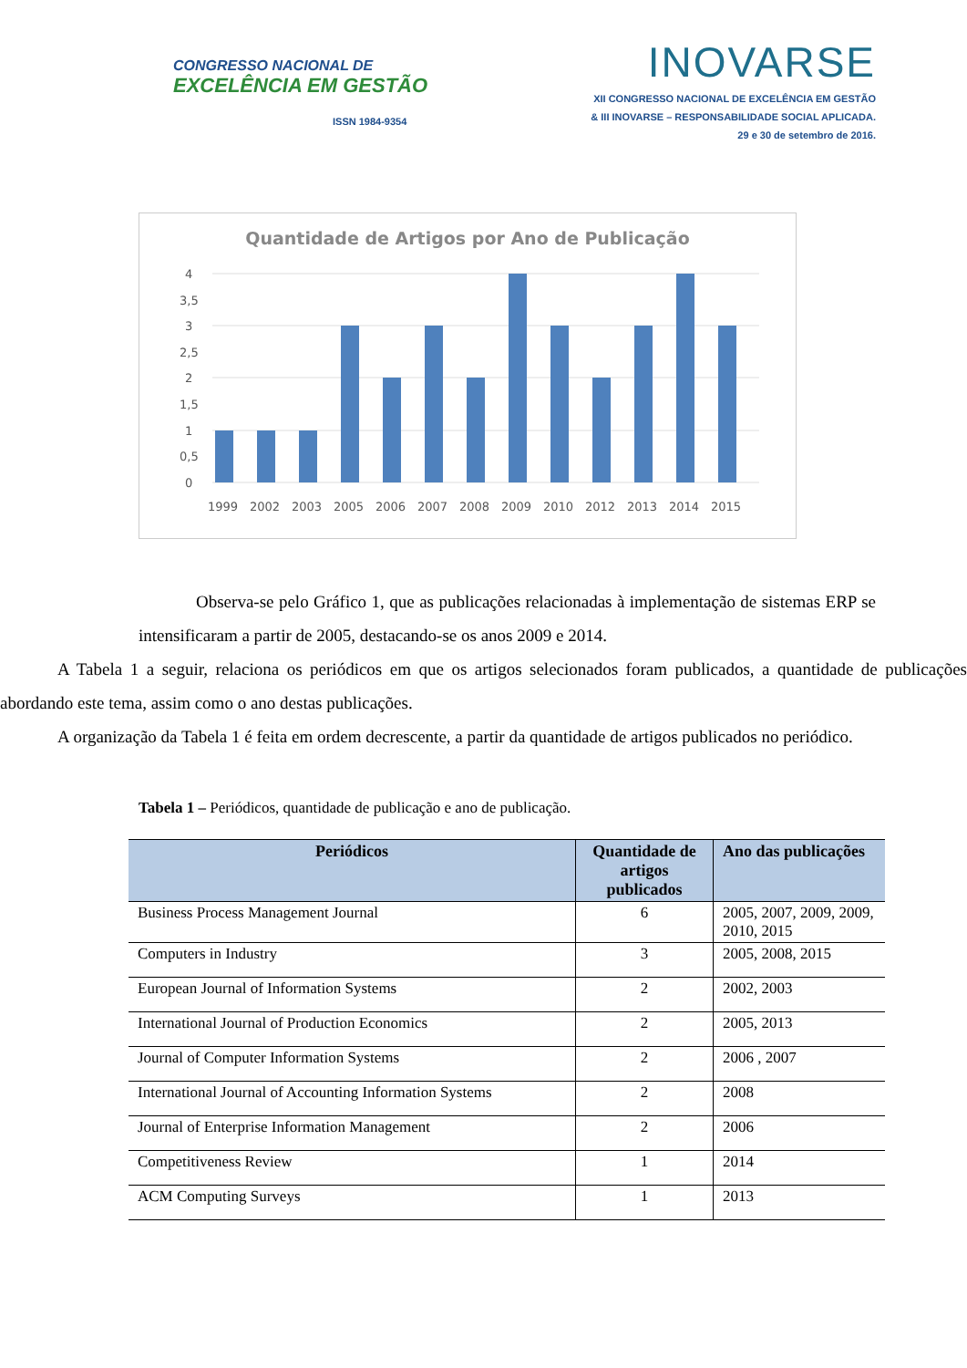CONGRESSO NACIONAL DE
EXCELÊNCIA EM GESTÃO
ISSN 1984-9354
INOVARSE
XII CONGRESSO NACIONAL DE EXCELÊNCIA EM GESTÃO
& III INOVARSE – RESPONSABILIDADE SOCIAL APLICADA.
29 e 30 de setembro de 2016.
Quantidade de Artigos por Ano de Publicação
0
0,5
1
1,5
2
2,5
3
3,5
4
1999
2002
2003
2005
2006
2007
2008
2009
2010
2012
2013
2014
2015
Observa-se pelo Gráfico 1, que as publicações relacionadas à implementação de sistemas ERP se intensificaram a partir de 2005, destacando-se os anos 2009 e 2014.
A Tabela 1 a seguir, relaciona os periódicos em que os artigos selecionados foram publicados, a quantidade de publicações abordando este tema, assim como o ano destas publicações.
A organização da Tabela 1 é feita em ordem decrescente, a partir da quantidade de artigos publicados no periódico.
Tabela 1 – Periódicos, quantidade de publicação e ano de publicação.
| Periódicos | Quantidade de artigos publicados | Ano das publicações |
| --- | --- | --- |
| Business Process Management Journal | 6 | 2005, 2007, 2009, 2009, 2010, 2015 |
| Computers in Industry | 3 | 2005, 2008, 2015 |
| European Journal of Information Systems | 2 | 2002, 2003 |
| International Journal of Production Economics | 2 | 2005, 2013 |
| Journal of Computer Information Systems | 2 | 2006 , 2007 |
| International Journal of Accounting Information Systems | 2 | 2008 |
| Journal of Enterprise Information Management | 2 | 2006 |
| Competitiveness Review | 1 | 2014 |
| ACM Computing Surveys | 1 | 2013 |